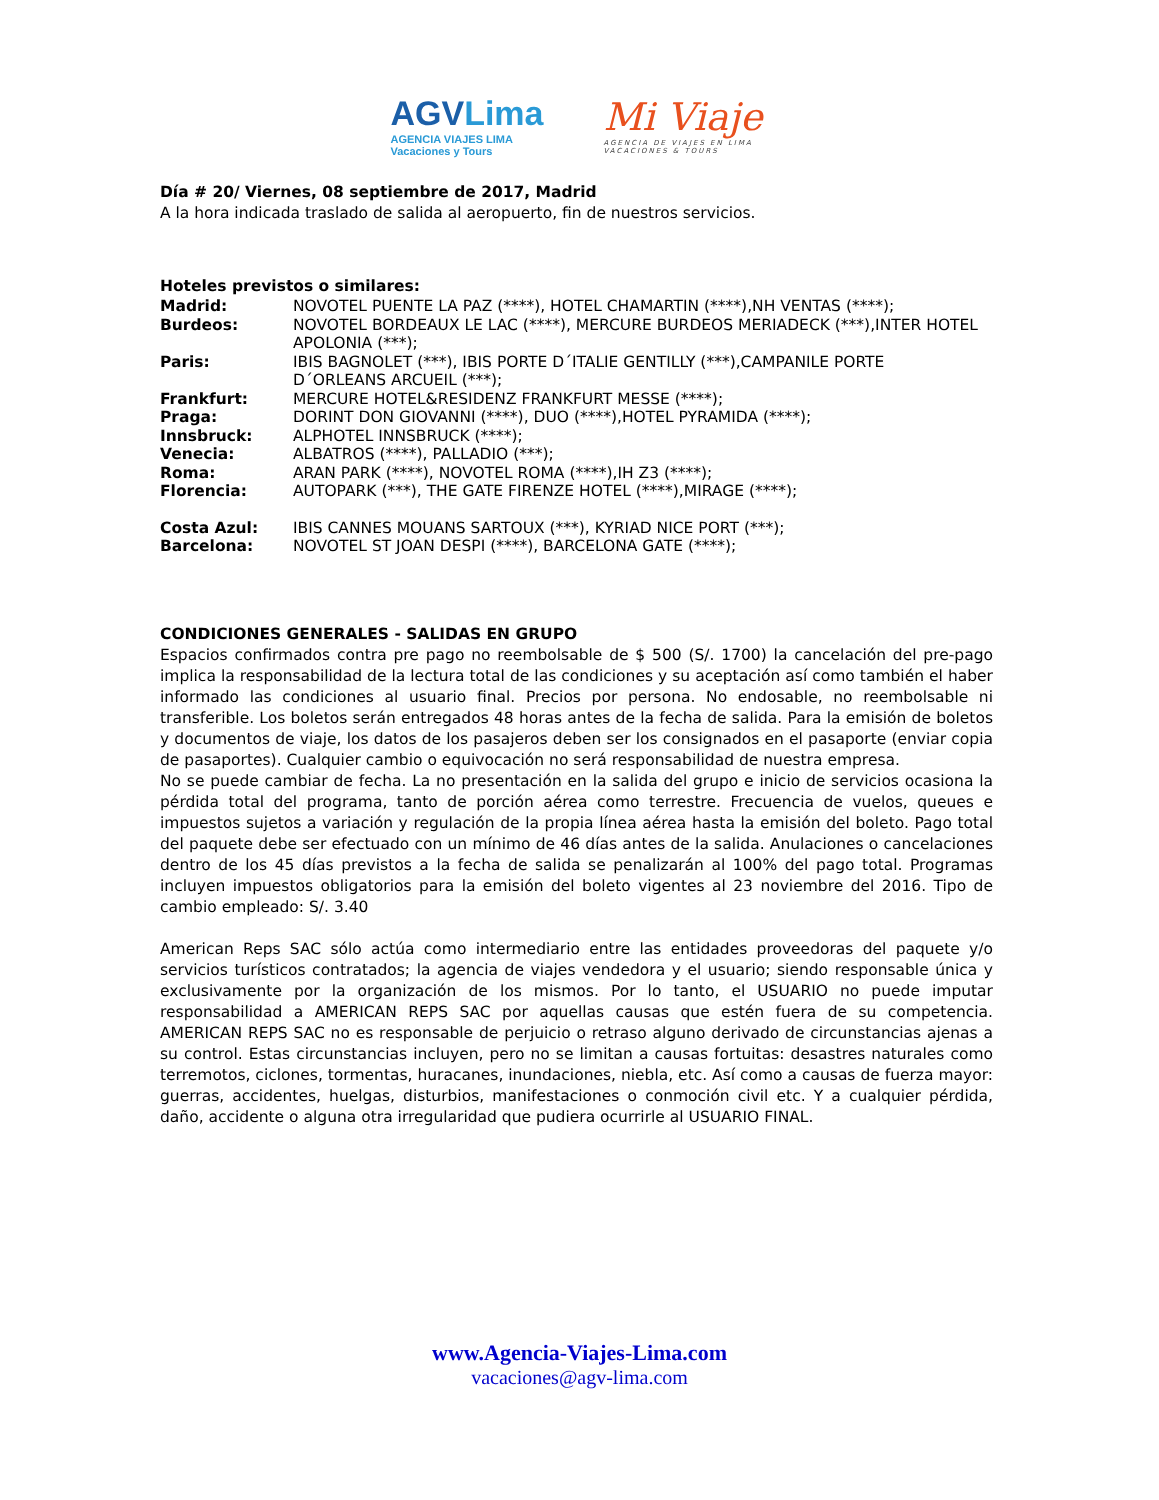AGVLima
AGENCIA VIAJES LIMA
Vacaciones y Tours
Mi Viaje
AGENCIA DE VIAJES EN LIMA
VACACIONES & TOURS
Día # 20/ Viernes, 08 septiembre de 2017, Madrid
A la hora indicada traslado de salida al aeropuerto, fin de nuestros servicios.
Hoteles previstos o similares:
| Madrid: | NOVOTEL PUENTE LA PAZ (****), HOTEL CHAMARTIN (****),NH VENTAS (****); |
| Burdeos: | NOVOTEL BORDEAUX LE LAC (****), MERCURE BURDEOS MERIADECK (***),INTER HOTEL APOLONIA (***); |
| Paris: | IBIS BAGNOLET (***), IBIS PORTE D´ITALIE GENTILLY (***),CAMPANILE PORTE D´ORLEANS ARCUEIL (***); |
| Frankfurt: | MERCURE HOTEL&RESIDENZ FRANKFURT MESSE (****); |
| Praga: | DORINT DON GIOVANNI (****), DUO (****),HOTEL PYRAMIDA (****); |
| Innsbruck: | ALPHOTEL INNSBRUCK (****); |
| Venecia: | ALBATROS (****), PALLADIO (***); |
| Roma: | ARAN PARK (****), NOVOTEL ROMA (****),IH Z3 (****); |
| Florencia: | AUTOPARK (***), THE GATE FIRENZE HOTEL (****),MIRAGE (****); |
| Costa Azul: | IBIS CANNES MOUANS SARTOUX (***), KYRIAD NICE PORT (***); |
| Barcelona: | NOVOTEL ST JOAN DESPI (****), BARCELONA GATE (****); |
CONDICIONES GENERALES - SALIDAS EN GRUPO
Espacios confirmados contra pre pago no reembolsable de $ 500 (S/. 1700) la cancelación del pre-pago implica la responsabilidad de la lectura total de las condiciones y su aceptación así como también el haber informado las condiciones al usuario final. Precios por persona. No endosable, no reembolsable ni transferible. Los boletos serán entregados 48 horas antes de la fecha de salida. Para la emisión de boletos y documentos de viaje, los datos de los pasajeros deben ser los consignados en el pasaporte (enviar copia de pasaportes). Cualquier cambio o equivocación no será responsabilidad de nuestra empresa.
No se puede cambiar de fecha. La no presentación en la salida del grupo e inicio de servicios ocasiona la pérdida total del programa, tanto de porción aérea como terrestre. Frecuencia de vuelos, queues e impuestos sujetos a variación y regulación de la propia línea aérea hasta la emisión del boleto. Pago total del paquete debe ser efectuado con un mínimo de 46 días antes de la salida. Anulaciones o cancelaciones dentro de los 45 días previstos a la fecha de salida se penalizarán al 100% del pago total. Programas incluyen impuestos obligatorios para la emisión del boleto vigentes al 23 noviembre del 2016. Tipo de cambio empleado: S/. 3.40
American Reps SAC sólo actúa como intermediario entre las entidades proveedoras del paquete y/o servicios turísticos contratados; la agencia de viajes vendedora y el usuario; siendo responsable única y exclusivamente por la organización de los mismos. Por lo tanto, el USUARIO no puede imputar responsabilidad a AMERICAN REPS SAC por aquellas causas que estén fuera de su competencia. AMERICAN REPS SAC no es responsable de perjuicio o retraso alguno derivado de circunstancias ajenas a su control. Estas circunstancias incluyen, pero no se limitan a causas fortuitas: desastres naturales como terremotos, ciclones, tormentas, huracanes, inundaciones, niebla, etc. Así como a causas de fuerza mayor: guerras, accidentes, huelgas, disturbios, manifestaciones o conmoción civil etc. Y a cualquier pérdida, daño, accidente o alguna otra irregularidad que pudiera ocurrirle al USUARIO FINAL.
www.Agencia-Viajes-Lima.com
vacaciones@agv-lima.com